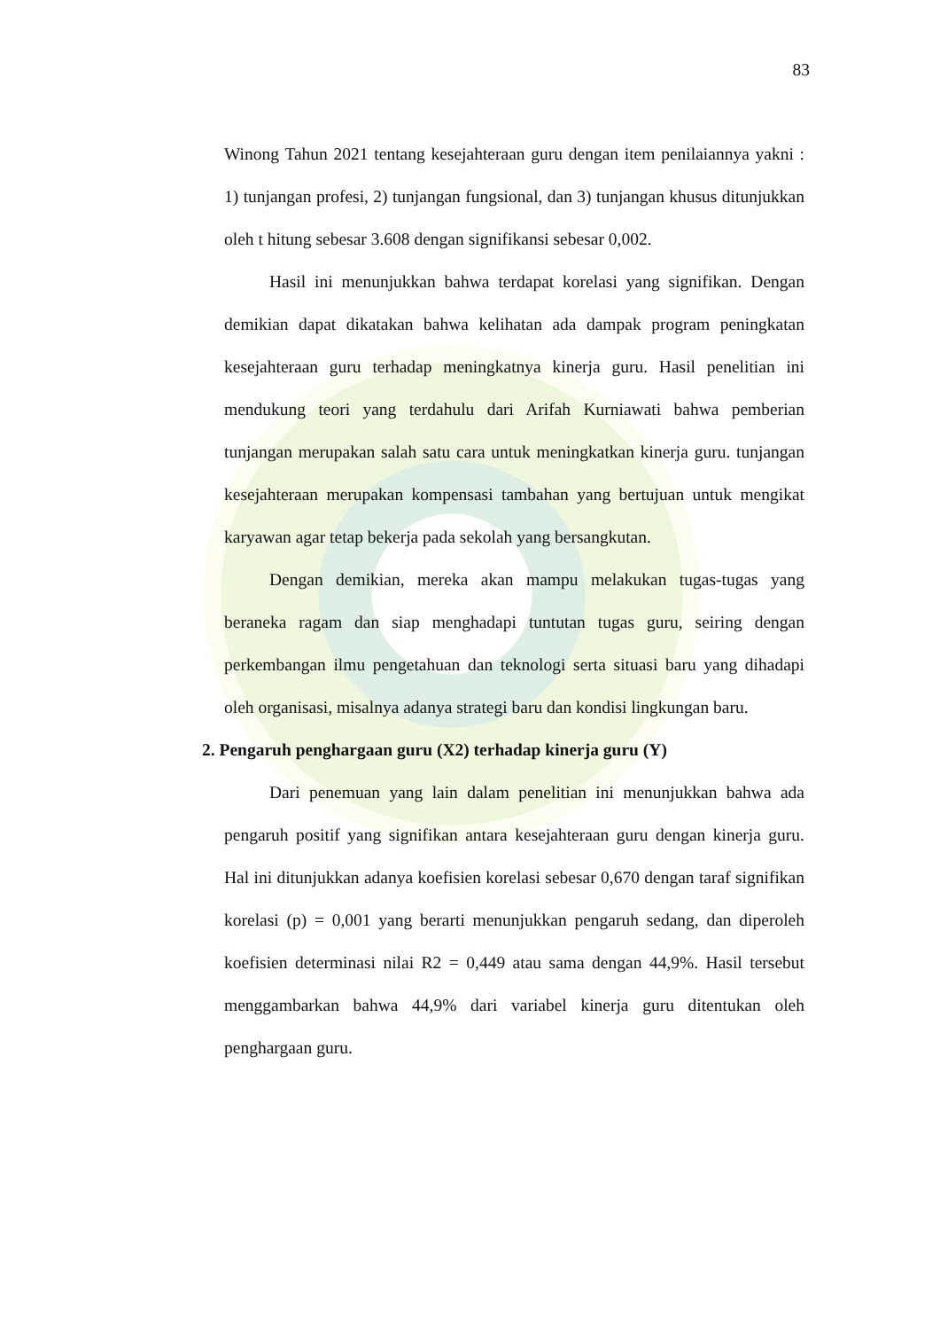83
Winong Tahun 2021 tentang kesejahteraan guru dengan item penilaiannya yakni : 1) tunjangan profesi, 2) tunjangan fungsional, dan 3) tunjangan khusus ditunjukkan oleh t hitung sebesar 3.608 dengan signifikansi sebesar 0,002.
Hasil ini menunjukkan bahwa terdapat korelasi yang signifikan. Dengan demikian dapat dikatakan bahwa kelihatan ada dampak program peningkatan kesejahteraan guru terhadap meningkatnya kinerja guru. Hasil penelitian ini mendukung teori yang terdahulu dari Arifah Kurniawati bahwa pemberian tunjangan merupakan salah satu cara untuk meningkatkan kinerja guru. tunjangan kesejahteraan merupakan kompensasi tambahan yang bertujuan untuk mengikat karyawan agar tetap bekerja pada sekolah yang bersangkutan.
Dengan demikian, mereka akan mampu melakukan tugas-tugas yang beraneka ragam dan siap menghadapi tuntutan tugas guru, seiring dengan perkembangan ilmu pengetahuan dan teknologi serta situasi baru yang dihadapi oleh organisasi, misalnya adanya strategi baru dan kondisi lingkungan baru.
2. Pengaruh penghargaan guru (X2) terhadap kinerja guru (Y)
Dari penemuan yang lain dalam penelitian ini menunjukkan bahwa ada pengaruh positif yang signifikan antara kesejahteraan guru dengan kinerja guru. Hal ini ditunjukkan adanya koefisien korelasi sebesar 0,670 dengan taraf signifikan korelasi (p) = 0,001 yang berarti menunjukkan pengaruh sedang, dan diperoleh koefisien determinasi nilai R2 = 0,449 atau sama dengan 44,9%. Hasil tersebut menggambarkan bahwa 44,9% dari variabel kinerja guru ditentukan oleh penghargaan guru.